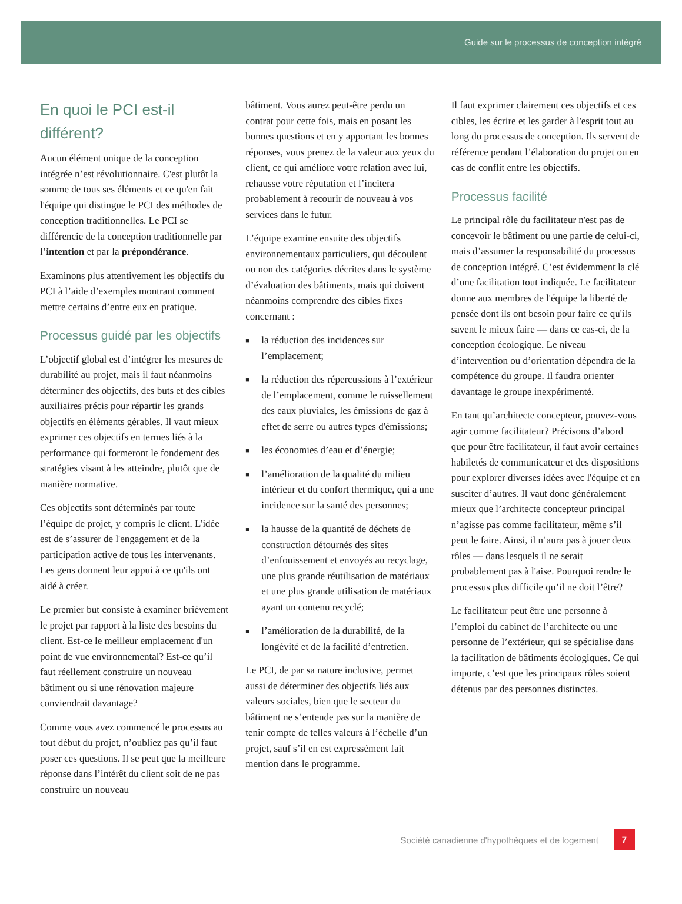Guide sur le processus de conception intégré
En quoi le PCI est-il différent?
Aucun élément unique de la conception intégrée n’est révolutionnaire. C'est plutôt la somme de tous ses éléments et ce qu'en fait l'équipe qui distingue le PCI des méthodes de conception traditionnelles. Le PCI se différencie de la conception traditionnelle par l’intention et par la prépondérance.
Examinons plus attentivement les objectifs du PCI à l’aide d’exemples montrant comment mettre certains d’entre eux en pratique.
Processus guidé par les objectifs
L’objectif global est d’intégrer les mesures de durabilité au projet, mais il faut néanmoins déterminer des objectifs, des buts et des cibles auxiliaires précis pour répartir les grands objectifs en éléments gérables. Il vaut mieux exprimer ces objectifs en termes liés à la performance qui formeront le fondement des stratégies visant à les atteindre, plutôt que de manière normative.
Ces objectifs sont déterminés par toute l’équipe de projet, y compris le client. L'idée est de s’assurer de l'engagement et de la participation active de tous les intervenants. Les gens donnent leur appui à ce qu'ils ont aidé à créer.
Le premier but consiste à examiner brièvement le projet par rapport à la liste des besoins du client. Est-ce le meilleur emplacement d'un point de vue environnemental? Est-ce qu’il faut réellement construire un nouveau bâtiment ou si une rénovation majeure conviendrait davantage?
Comme vous avez commencé le processus au tout début du projet, n’oubliez pas qu’il faut poser ces questions. Il se peut que la meilleure réponse dans l’intérêt du client soit de ne pas construire un nouveau
bâtiment. Vous aurez peut-être perdu un contrat pour cette fois, mais en posant les bonnes questions et en y apportant les bonnes réponses, vous prenez de la valeur aux yeux du client, ce qui améliore votre relation avec lui, rehausse votre réputation et l’incitera probablement à recourir de nouveau à vos services dans le futur.
L’équipe examine ensuite des objectifs environnementaux particuliers, qui découlent ou non des catégories décrites dans le système d’évaluation des bâtiments, mais qui doivent néanmoins comprendre des cibles fixes concernant :
■ la réduction des incidences sur l’emplacement;
■ la réduction des répercussions à l’extérieur de l’emplacement, comme le ruissellement des eaux pluviales, les émissions de gaz à effet de serre ou autres types d'émissions;
■ les économies d’eau et d’énergie;
■ l’amélioration de la qualité du milieu intérieur et du confort thermique, qui a une incidence sur la santé des personnes;
■ la hausse de la quantité de déchets de construction détournés des sites d’enfouissement et envoyés au recyclage, une plus grande réutilisation de matériaux et une plus grande utilisation de matériaux ayant un contenu recyclé;
■ l’amélioration de la durabilité, de la longévité et de la facilité d’entretien.
Le PCI, de par sa nature inclusive, permet aussi de déterminer des objectifs liés aux valeurs sociales, bien que le secteur du bâtiment ne s’entende pas sur la manière de tenir compte de telles valeurs à l’échelle d’un projet, sauf s’il en est expressément fait mention dans le programme.
Il faut exprimer clairement ces objectifs et ces cibles, les écrire et les garder à l'esprit tout au long du processus de conception. Ils servent de référence pendant l’élaboration du projet ou en cas de conflit entre les objectifs.
Processus facilité
Le principal rôle du facilitateur n'est pas de concevoir le bâtiment ou une partie de celui-ci, mais d’assumer la responsabilité du processus de conception intégré. C’est évidemment la clé d’une facilitation tout indiquée. Le facilitateur donne aux membres de l'équipe la liberté de pensée dont ils ont besoin pour faire ce qu'ils savent le mieux faire — dans ce cas-ci, de la conception écologique. Le niveau d’intervention ou d’orientation dépendra de la compétence du groupe. Il faudra orienter davantage le groupe inexpérimenté.
En tant qu’architecte concepteur, pouvez-vous agir comme facilitateur? Précisons d’abord que pour être facilitateur, il faut avoir certaines habiletés de communicateur et des dispositions pour explorer diverses idées avec l'équipe et en susciter d’autres. Il vaut donc généralement mieux que l’architecte concepteur principal n’agisse pas comme facilitateur, même s’il peut le faire. Ainsi, il n’aura pas à jouer deux rôles — dans lesquels il ne serait probablement pas à l'aise. Pourquoi rendre le processus plus difficile qu’il ne doit l’être?
Le facilitateur peut être une personne à l’emploi du cabinet de l’architecte ou une personne de l’extérieur, qui se spécialise dans la facilitation de bâtiments écologiques. Ce qui importe, c’est que les principaux rôles soient détenus par des personnes distinctes.
Société canadienne d'hypothèques et de logement
7